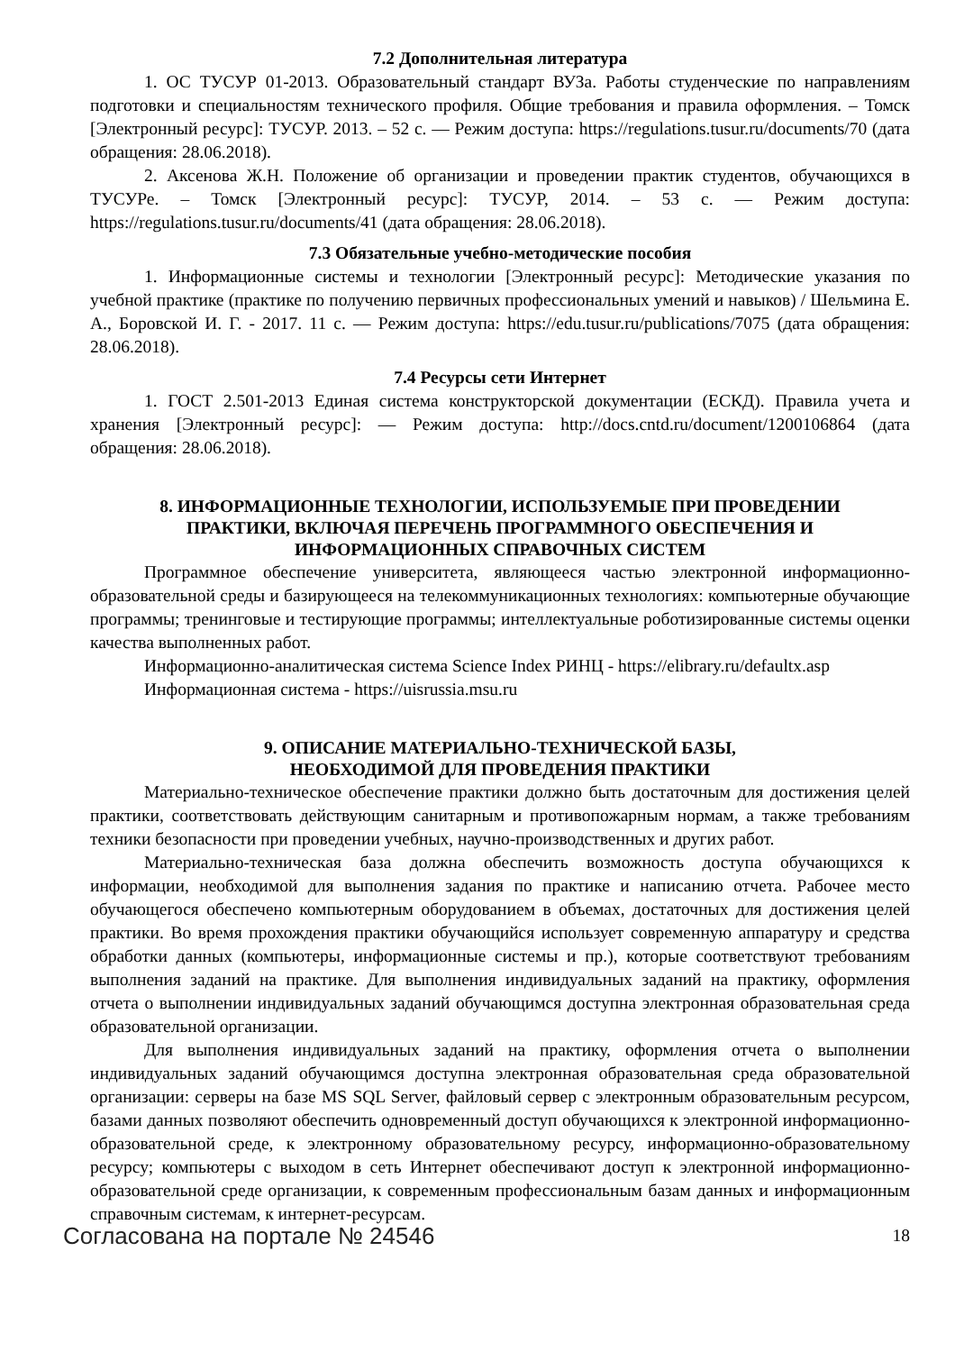7.2 Дополнительная литература
1. ОС ТУСУР 01-2013. Образовательный стандарт ВУЗа. Работы студенческие по направлениям подготовки и специальностям технического профиля. Общие требования и правила оформления. – Томск [Электронный ресурс]: ТУСУР. 2013. – 52 с. — Режим доступа: https://regulations.tusur.ru/documents/70 (дата обращения: 28.06.2018).
2. Аксенова Ж.Н. Положение об организации и проведении практик студентов, обучающихся в ТУСУРе. – Томск [Электронный ресурс]: ТУСУР, 2014. – 53 с. — Режим доступа: https://regulations.tusur.ru/documents/41 (дата обращения: 28.06.2018).
7.3 Обязательные учебно-методические пособия
1. Информационные системы и технологии [Электронный ресурс]: Методические указания по учебной практике (практике по получению первичных профессиональных умений и навыков) / Шельмина Е. А., Боровской И. Г. - 2017. 11 с. — Режим доступа: https://edu.tusur.ru/publications/7075 (дата обращения: 28.06.2018).
7.4 Ресурсы сети Интернет
1. ГОСТ 2.501-2013 Единая система конструкторской документации (ЕСКД). Правила учета и хранения [Электронный ресурс]: — Режим доступа: http://docs.cntd.ru/document/1200106864 (дата обращения: 28.06.2018).
8. ИНФОРМАЦИОННЫЕ ТЕХНОЛОГИИ, ИСПОЛЬЗУЕМЫЕ ПРИ ПРОВЕДЕНИИ
ПРАКТИКИ, ВКЛЮЧАЯ ПЕРЕЧЕНЬ ПРОГРАММНОГО ОБЕСПЕЧЕНИЯ И
ИНФОРМАЦИОННЫХ СПРАВОЧНЫХ СИСТЕМ
Программное обеспечение университета, являющееся частью электронной информационно-образовательной среды и базирующееся на телекоммуникационных технологиях: компьютерные обучающие программы; тренинговые и тестирующие программы; интеллектуальные роботизированные системы оценки качества выполненных работ.
Информационно-аналитическая система Science Index РИНЦ - https://elibrary.ru/defaultx.asp
Информационная система - https://uisrussia.msu.ru
9. ОПИСАНИЕ МАТЕРИАЛЬНО-ТЕХНИЧЕСКОЙ БАЗЫ,
НЕОБХОДИМОЙ ДЛЯ ПРОВЕДЕНИЯ ПРАКТИКИ
Материально-техническое обеспечение практики должно быть достаточным для достижения целей практики, соответствовать действующим санитарным и противопожарным нормам, а также требованиям техники безопасности при проведении учебных, научно-производственных и других работ.
Материально-техническая база должна обеспечить возможность доступа обучающихся к информации, необходимой для выполнения задания по практике и написанию отчета. Рабочее место обучающегося обеспечено компьютерным оборудованием в объемах, достаточных для достижения целей практики. Во время прохождения практики обучающийся использует современную аппаратуру и средства обработки данных (компьютеры, информационные системы и пр.), которые соответствуют требованиям выполнения заданий на практике. Для выполнения индивидуальных заданий на практику, оформления отчета о выполнении индивидуальных заданий обучающимся доступна электронная образовательная среда образовательной организации.
Для выполнения индивидуальных заданий на практику, оформления отчета о выполнении индивидуальных заданий обучающимся доступна электронная образовательная среда образовательной организации: серверы на базе MS SQL Server, файловый сервер с электронным образовательным ресурсом, базами данных позволяют обеспечить одновременный доступ обучающихся к электронной информационно-образовательной среде, к электронному образовательному ресурсу, информационно-образовательному ресурсу; компьютеры с выходом в сеть Интернет обеспечивают доступ к электронной информационно-образовательной среде организации, к современным профессиональным базам данных и информационным справочным системам, к интернет-ресурсам.
Согласована на портале № 24546 18